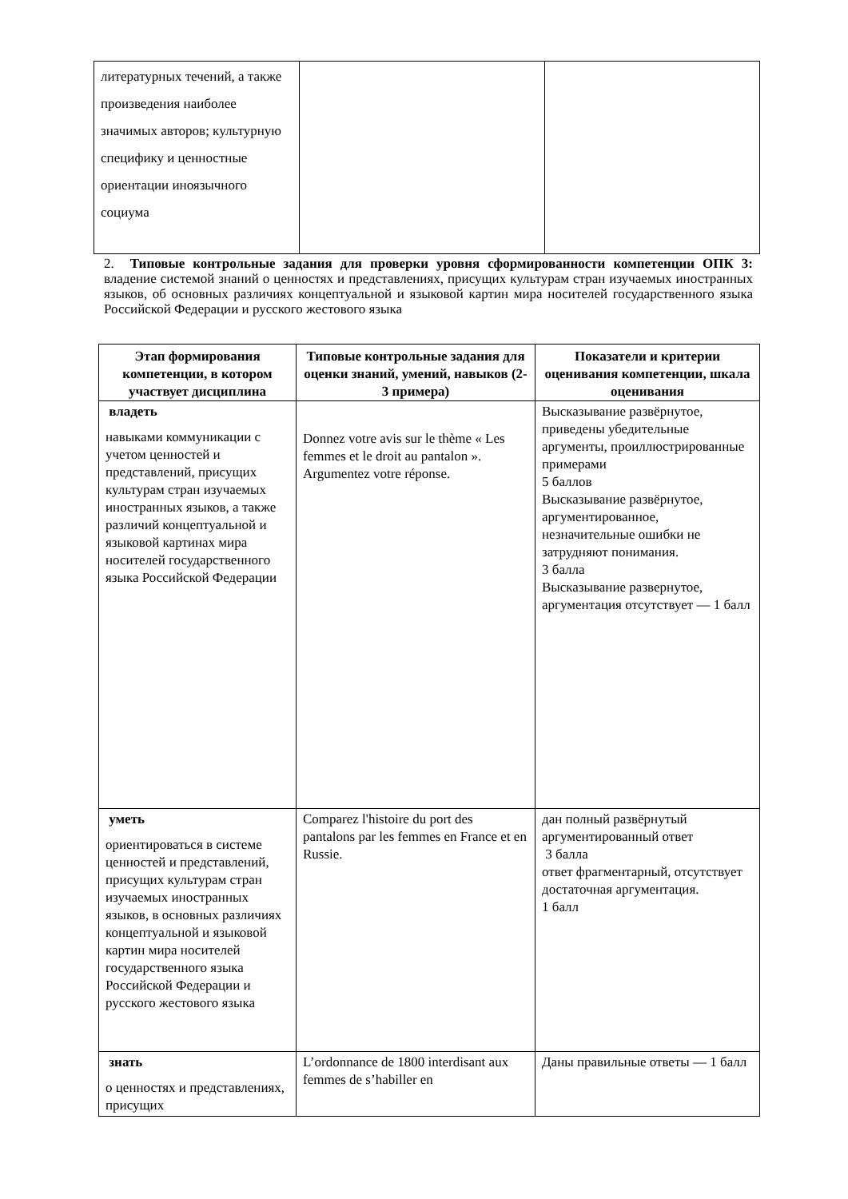| литературных течений, а также произведения наиболее значимых авторов; культурную специфику и ценностные ориентации иноязычного социума | | |
2. Типовые контрольные задания для проверки уровня сформированности компетенции ОПК 3: владение системой знаний о ценностях и представлениях, присущих культурам стран изучаемых иностранных языков, об основных различиях концептуальной и языковой картин мира носителей государственного языка Российской Федерации и русского жестового языка
| Этап формирования компетенции, в котором участвует дисциплина | Типовые контрольные задания для оценки знаний, умений, навыков (2-3 примера) | Показатели и критерии оценивания компетенции, шкала оценивания |
| --- | --- | --- |
| владеть навыками коммуникации с учетом ценностей и представлений, присущих культурам стран изучаемых иностранных языков, а также различий концептуальной и языковой картинах мира носителей государственного языка Российской Федерации | Donnez votre avis sur le thème « Les femmes et le droit au pantalon ». Argumentez votre réponse. | Высказывание развёрнутое, приведены убедительные аргументы, проиллюстрированные примерами 5 баллов Высказывание развёрнутое, аргументированное, незначительные ошибки не затрудняют понимания. 3 балла Высказывание развернутое, аргументация отсутствует — 1 балл |
| уметь ориентироваться в системе ценностей и представлений, присущих культурам стран изучаемых иностранных языков, в основных различиях концептуальной и языковой картин мира носителей государственного языка Российской Федерации и русского жестового языка | Comparez l'histoire du port des pantalons par les femmes en France et en Russie. | дан полный развёрнутый аргументированный ответ 3 балла ответ фрагментарный, отсутствует достаточная аргументация. 1 балл |
| знать о ценностях и представлениях, присущих | L’ordonnance de 1800 interdisant aux femmes de s’habiller en | Даны правильные ответы — 1 балл |